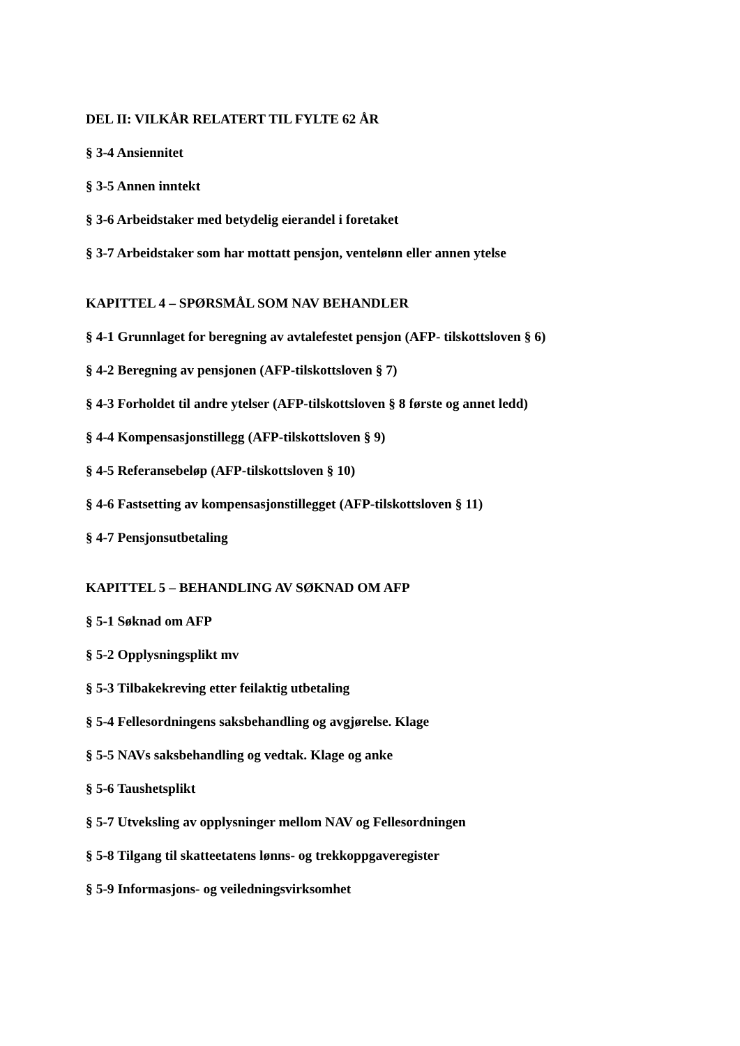DEL II: VILKÅR RELATERT TIL FYLTE 62 ÅR
§ 3-4 Ansiennitet
§ 3-5 Annen inntekt
§ 3-6 Arbeidstaker med betydelig eierandel i foretaket
§ 3-7 Arbeidstaker som har mottatt pensjon, ventelønn eller annen ytelse
KAPITTEL 4 – SPØRSMÅL SOM NAV BEHANDLER
§ 4-1 Grunnlaget for beregning av avtalefestet pensjon (AFP- tilskottsloven § 6)
§ 4-2 Beregning av pensjonen (AFP-tilskottsloven § 7)
§ 4-3 Forholdet til andre ytelser (AFP-tilskottsloven § 8 første og annet ledd)
§ 4-4 Kompensasjonstillegg (AFP-tilskottsloven § 9)
§ 4-5 Referansebeløp (AFP-tilskottsloven § 10)
§ 4-6 Fastsetting av kompensasjonstillegget (AFP-tilskottsloven § 11)
§ 4-7 Pensjonsutbetaling
KAPITTEL 5 – BEHANDLING AV SØKNAD OM AFP
§ 5-1 Søknad om AFP
§ 5-2 Opplysningsplikt mv
§ 5-3 Tilbakekreving etter feilaktig utbetaling
§ 5-4 Fellesordningens saksbehandling og avgjørelse. Klage
§ 5-5 NAVs saksbehandling og vedtak. Klage og anke
§ 5-6 Taushetsplikt
§ 5-7 Utveksling av opplysninger mellom NAV og Fellesordningen
§ 5-8 Tilgang til skatteetatens lønns- og trekkoppgaveregister
§ 5-9 Informasjons- og veiledningsvirksomhet